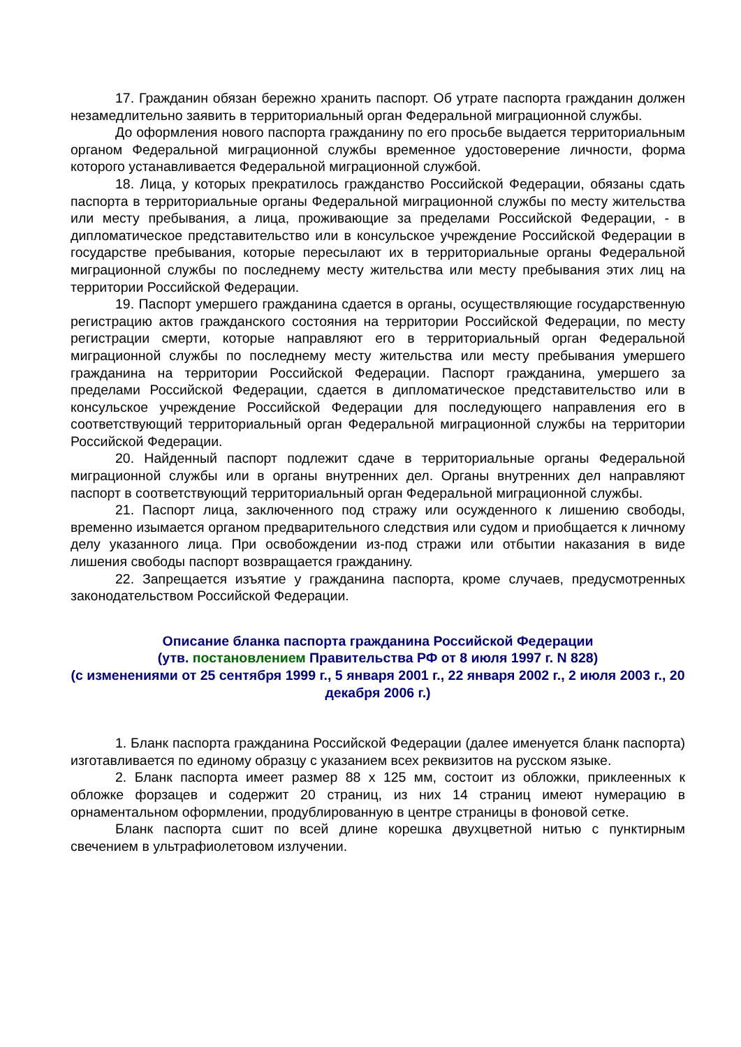17. Гражданин обязан бережно хранить паспорт. Об утрате паспорта гражданин должен незамедлительно заявить в территориальный орган Федеральной миграционной службы.
До оформления нового паспорта гражданину по его просьбе выдается территориальным органом Федеральной миграционной службы временное удостоверение личности, форма которого устанавливается Федеральной миграционной службой.
18. Лица, у которых прекратилось гражданство Российской Федерации, обязаны сдать паспорта в территориальные органы Федеральной миграционной службы по месту жительства или месту пребывания, а лица, проживающие за пределами Российской Федерации, - в дипломатическое представительство или в консульское учреждение Российской Федерации в государстве пребывания, которые пересылают их в территориальные органы Федеральной миграционной службы по последнему месту жительства или месту пребывания этих лиц на территории Российской Федерации.
19. Паспорт умершего гражданина сдается в органы, осуществляющие государственную регистрацию актов гражданского состояния на территории Российской Федерации, по месту регистрации смерти, которые направляют его в территориальный орган Федеральной миграционной службы по последнему месту жительства или месту пребывания умершего гражданина на территории Российской Федерации. Паспорт гражданина, умершего за пределами Российской Федерации, сдается в дипломатическое представительство или в консульское учреждение Российской Федерации для последующего направления его в соответствующий территориальный орган Федеральной миграционной службы на территории Российской Федерации.
20. Найденный паспорт подлежит сдаче в территориальные органы Федеральной миграционной службы или в органы внутренних дел. Органы внутренних дел направляют паспорт в соответствующий территориальный орган Федеральной миграционной службы.
21. Паспорт лица, заключенного под стражу или осужденного к лишению свободы, временно изымается органом предварительного следствия или судом и приобщается к личному делу указанного лица. При освобождении из-под стражи или отбытии наказания в виде лишения свободы паспорт возвращается гражданину.
22. Запрещается изъятие у гражданина паспорта, кроме случаев, предусмотренных законодательством Российской Федерации.
Описание бланка паспорта гражданина Российской Федерации
(утв. постановлением Правительства РФ от 8 июля 1997 г. N 828)
(с изменениями от 25 сентября 1999 г., 5 января 2001 г., 22 января 2002 г., 2 июля 2003 г., 20 декабря 2006 г.)
1. Бланк паспорта гражданина Российской Федерации (далее именуется бланк паспорта) изготавливается по единому образцу с указанием всех реквизитов на русском языке.
2. Бланк паспорта имеет размер 88 x 125 мм, состоит из обложки, приклеенных к обложке форзацев и содержит 20 страниц, из них 14 страниц имеют нумерацию в орнаментальном оформлении, продублированную в центре страницы в фоновой сетке.
Бланк паспорта сшит по всей длине корешка двухцветной нитью с пунктирным свечением в ультрафиолетовом излучении.